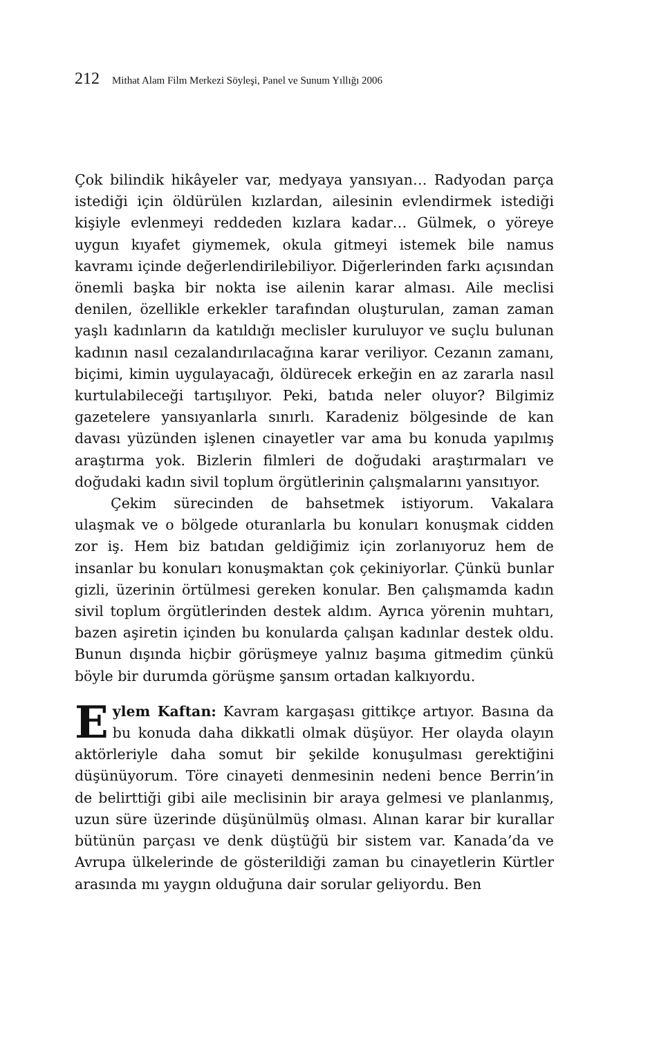212 Mithat Alam Film Merkezi Söyleşi, Panel ve Sunum Yıllığı 2006
Çok bilindik hikâyeler var, medyaya yansıyan… Radyodan parça istediği için öldürülen kızlardan, ailesinin evlendirmek istediği kişiyle evlenmeyi reddeden kızlara kadar… Gülmek, o yöreye uygun kıyafet giymemek, okula gitmeyi istemek bile namus kavramı içinde değerlendirilebiliyor. Diğerlerinden farkı açısından önemli başka bir nokta ise ailenin karar alması. Aile meclisi denilen, özellikle erkekler tarafından oluşturulan, zaman zaman yaşlı kadınların da katıldığı meclisler kuruluyor ve suçlu bulunan kadının nasıl cezalandırılacağına karar veriliyor. Cezanın zamanı, biçimi, kimin uygulayacağı, öldürecek erkeğin en az zararla nasıl kurtulabileceği tartışılıyor. Peki, batıda neler oluyor? Bilgimiz gazetelere yansıyanlarla sınırlı. Karadeniz bölgesinde de kan davası yüzünden işlenen cinayetler var ama bu konuda yapılmış araştırma yok. Bizlerin filmleri de doğudaki araştırmaları ve doğudaki kadın sivil toplum örgütlerinin çalışmalarını yansıtıyor.
Çekim sürecinden de bahsetmek istiyorum. Vakalara ulaşmak ve o bölgede oturanlarla bu konuları konuşmak cidden zor iş. Hem biz batıdan geldiğimiz için zorlanıyoruz hem de insanlar bu konuları konuşmaktan çok çekiniyorlar. Çünkü bunlar gizli, üzerinin örtülmesi gereken konular. Ben çalışmamda kadın sivil toplum örgütlerinden destek aldım. Ayrıca yörenin muhtarı, bazen aşiretin içinden bu konularda çalışan kadınlar destek oldu. Bunun dışında hiçbir görüşmeye yalnız başıma gitmedim çünkü böyle bir durumda görüşme şansım ortadan kalkıyordu.
Eylem Kaftan: Kavram kargaşası gittikçe artıyor. Basına da bu konuda daha dikkatli olmak düşüyor. Her olayda olayın aktörleriyle daha somut bir şekilde konuşulması gerektiğini düşünüyorum. Töre cinayeti denmesinin nedeni bence Berrin’in de belirttiği gibi aile meclisinin bir araya gelmesi ve planlanmış, uzun süre üzerinde düşünülmüş olması. Alınan karar bir kurallar bütünün parçası ve denk düştüğü bir sistem var. Kanada’da ve Avrupa ülkelerinde de gösterildiği zaman bu cinayetlerin Kürtler arasında mı yaygın olduğuna dair sorular geliyordu. Ben